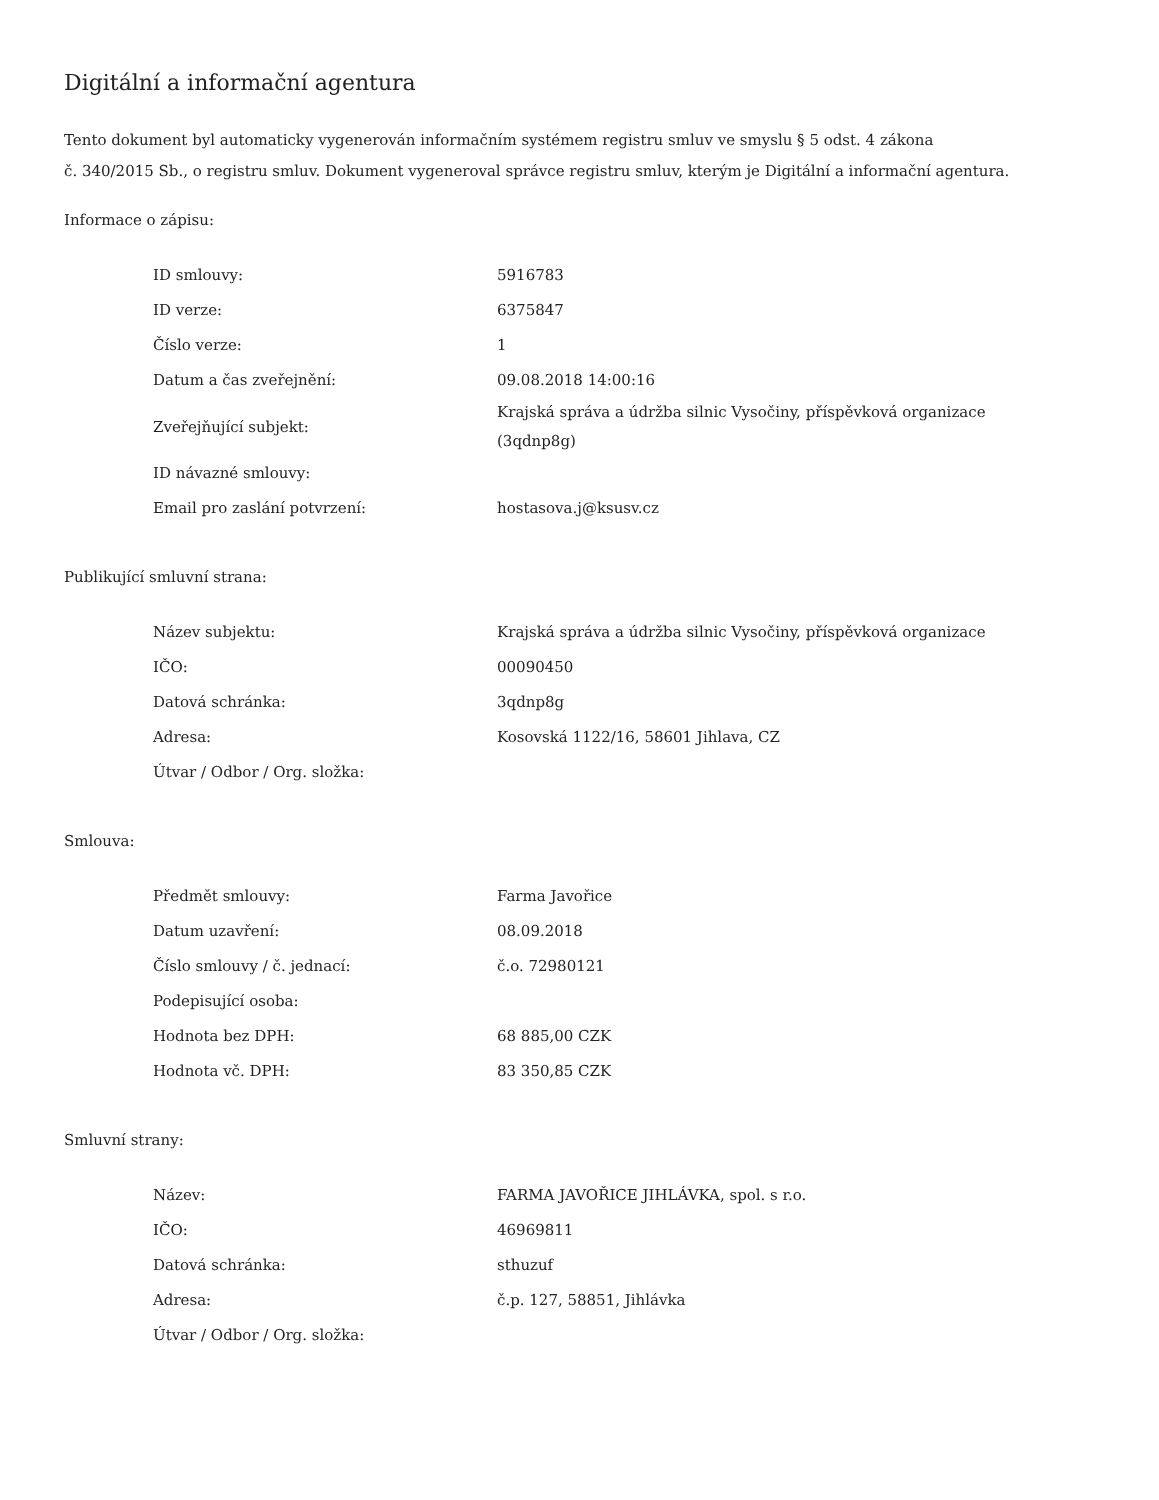Digitální a informační agentura
Tento dokument byl automaticky vygenerován informačním systémem registru smluv ve smyslu § 5 odst. 4 zákona
č. 340/2015 Sb., o registru smluv. Dokument vygeneroval správce registru smluv, kterým je Digitální a informační agentura.
Informace o zápisu:
| ID smlouvy: | 5916783 |
| ID verze: | 6375847 |
| Číslo verze: | 1 |
| Datum a čas zveřejnění: | 09.08.2018 14:00:16 |
| Zveřejňující subjekt: | Krajská správa a údržba silnic Vysočiny, příspěvková organizace (3qdnp8g) |
| ID návazné smlouvy: | |
| Email pro zaslání potvrzení: | hostasova.j@ksusv.cz |
Publikující smluvní strana:
| Název subjektu: | Krajská správa a údržba silnic Vysočiny, příspěvková organizace |
| IČO: | 00090450 |
| Datová schránka: | 3qdnp8g |
| Adresa: | Kosovská 1122/16, 58601 Jihlava, CZ |
| Útvar / Odbor / Org. složka: | |
Smlouva:
| Předmět smlouvy: | Farma Javořice |
| Datum uzavření: | 08.09.2018 |
| Číslo smlouvy / č. jednací: | č.o. 72980121 |
| Podepisující osoba: | |
| Hodnota bez DPH: | 68 885,00 CZK |
| Hodnota vč. DPH: | 83 350,85 CZK |
Smluvní strany:
| Název: | FARMA JAVOŘICE JIHLÁVKA, spol. s r.o. |
| IČO: | 46969811 |
| Datová schránka: | sthuzuf |
| Adresa: | č.p. 127, 58851, Jihlávka |
| Útvar / Odbor / Org. složka: | |